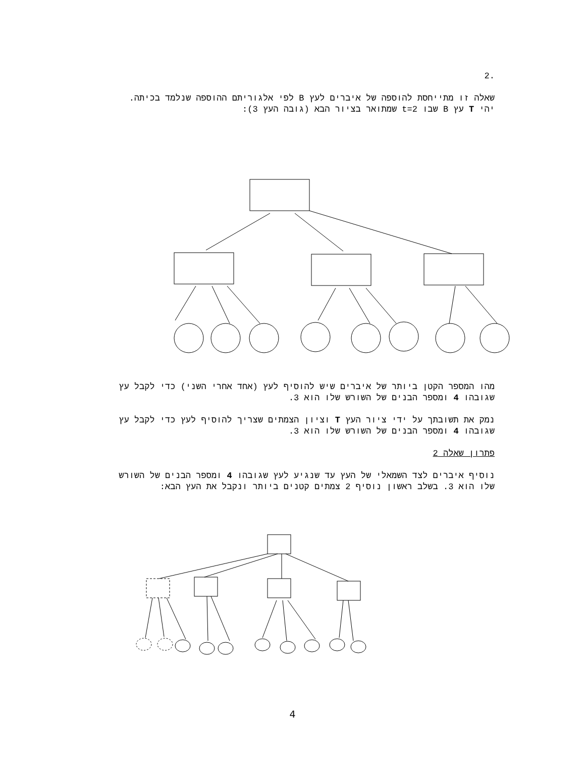.2
שאלה זו מתייחסת להוספה של איברים לעץ B לפי אלגוריתם ההוספה שנלמד בכיתה.
יהי T עץ B שבו t=2 שמתואר בציור הבא (גובה העץ 3):
מהו המספר הקטן ביותר של איברים שיש להוסיף לעץ (אחד אחרי השני) כדי לקבל עץ שגובהו 4 ומספר הבנים של השורש שלו הוא 3.
נמק את תשובתך על ידי ציור העץ T וציון הצמתים שצריך להוסיף לעץ כדי לקבל עץ שגובהו 4 ומספר הבנים של השורש שלו הוא 3.
פתרון שאלה 2
נוסיף איברים לצד השמאלי של העץ עד שנגיע לעץ שגובהו 4 ומספר הבנים של השורש שלו הוא 3. בשלב ראשון נוסיף 2 צמתים קטנים ביותר ונקבל את העץ הבא:
4